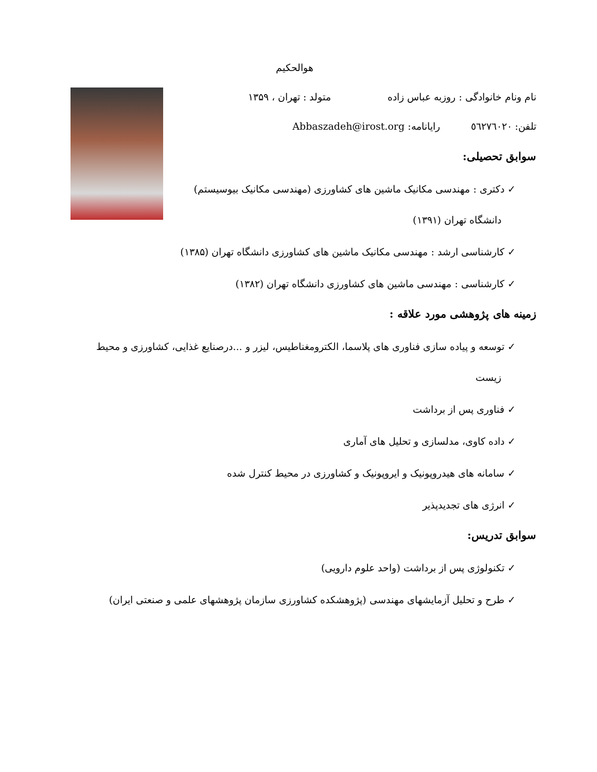هوالحکیم
نام ونام خانوادگی : روزبه عباس زاده متولد : تهران ، ۱۳۵۹
تلفن: ٥٦٢٧٦٠٢٠ رایانامه: Abbaszadeh@irost.org
سوابق تحصیلی:
✓ دکتری : مهندسی مکانیک ماشین های کشاورزی (مهندسی مکانیک بیوسیستم)
دانشگاه تهران (۱۳۹۱)
✓ کارشناسی ارشد : مهندسی مکانیک ماشین های کشاورزی دانشگاه تهران (۱۳۸۵)
✓ کارشناسی : مهندسی ماشین های کشاورزی دانشگاه تهران (۱۳۸۲)
زمینه های پژوهشی مورد علاقه :
✓ توسعه و پیاده سازی فناوری های پلاسما، الکترومغناطیس، لیزر و ...درصنایع غذایی، کشاورزی و محیط
زیست
✓ فناوری پس از برداشت
✓ داده کاوی، مدلسازی و تحلیل های آماری
✓ سامانه های هیدروپونیک و ایروپونیک و کشاورزی در محیط کنترل شده
✓ انرژی های تجدیدپذیر
سوابق تدریس:
✓ تکنولوژی پس از برداشت (واحد علوم دارویی)
✓ طرح و تحلیل آزمایشهای مهندسی (پژوهشکده کشاورزی سازمان پژوهشهای علمی و صنعتی ایران)